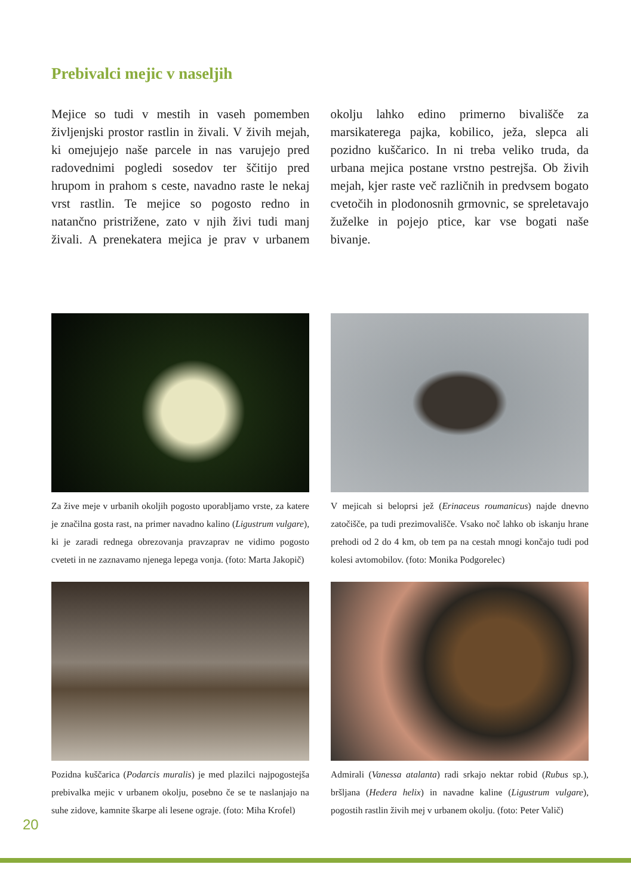Prebivalci mejic v naseljih
Mejice so tudi v mestih in vaseh pomemben življenjski prostor rastlin in živali. V živih mejah, ki omejujejo naše parcele in nas varujejo pred radovednimi pogledi sosedov ter ščitijo pred hrupom in prahom s ceste, navadno raste le nekaj vrst rastlin. Te mejice so pogosto redno in natančno pristrižene, zato v njih živi tudi manj živali. A prenekatera mejica je prav v urbanem okolju lahko edino primerno bivališče za marsikaterega pajka, kobilico, ježa, slepca ali pozidno kuščarico. In ni treba veliko truda, da urbana mejica postane vrstno pestrejša. Ob živih mejah, kjer raste več različnih in predvsem bogato cvetočih in plodonosnih grmovnic, se spreletavajo žuželke in pojejo ptice, kar vse bogati naše bivanje.
Za žive meje v urbanih okoljih pogosto uporabljamo vrste, za katere je značilna gosta rast, na primer navadno kalino (Ligustrum vulgare), ki je zaradi rednega obrezovanja pravzaprav ne vidimo pogosto cveteti in ne zaznavamo njenega lepega vonja. (foto: Marta Jakopič)
V mejicah si beloprsi jež (Erinaceus roumanicus) najde dnevno zatočišče, pa tudi prezimovališče. Vsako noč lahko ob iskanju hrane prehodi od 2 do 4 km, ob tem pa na cestah mnogi končajo tudi pod kolesi avtomobilov. (foto: Monika Podgorelec)
Pozidna kuščarica (Podarcis muralis) je med plazilci najpogostejša prebivalka mejic v urbanem okolju, posebno če se te naslanjajo na suhe zidove, kamnite škarpe ali lesene ograje. (foto: Miha Krofel)
Admirali (Vanessa atalanta) radi srkajo nektar robid (Rubus sp.), bršljana (Hedera helix) in navadne kaline (Ligustrum vulgare), pogostih rastlin živih mej v urbanem okolju. (foto: Peter Valič)
20